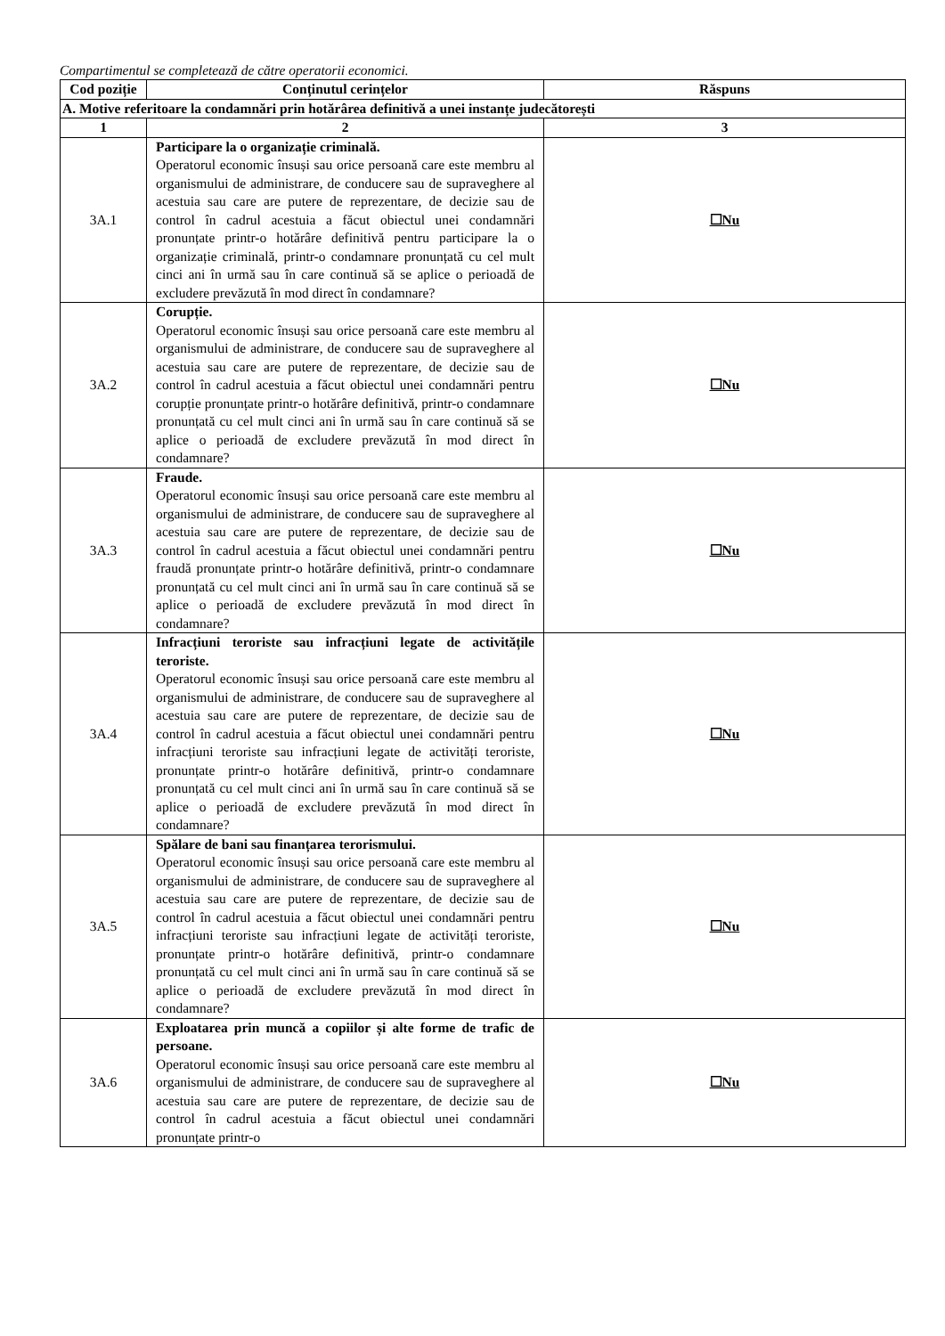Compartimentul se completează de către operatorii economici.
| Cod poziție | Conținutul cerințelor | Răspuns |
| --- | --- | --- |
| A. Motive referitoare la condamnări prin hotărârea definitivă a unei instanțe judecătorești | | |
| 1 | 2 | 3 |
| 3A.1 | Participare la o organizație criminală. Operatorul economic însuși sau orice persoană care este membru al organismului de administrare, de conducere sau de supraveghere al acestuia sau care are putere de reprezentare, de decizie sau de control în cadrul acestuia a făcut obiectul unei condamnări pronunțate printr-o hotărâre definitivă pentru participare la o organizație criminală, printr-o condamnare pronunțată cu cel mult cinci ani în urmă sau în care continuă să se aplice o perioadă de excludere prevăzută în mod direct în condamnare? | ☐Nu |
| 3A.2 | Corupție. Operatorul economic însuși sau orice persoană care este membru al organismului de administrare, de conducere sau de supraveghere al acestuia sau care are putere de reprezentare, de decizie sau de control în cadrul acestuia a făcut obiectul unei condamnări pentru corupție pronunțate printr-o hotărâre definitivă, printr-o condamnare pronunțată cu cel mult cinci ani în urmă sau în care continuă să se aplice o perioadă de excludere prevăzută în mod direct în condamnare? | ☐Nu |
| 3A.3 | Fraude. Operatorul economic însuși sau orice persoană care este membru al organismului de administrare, de conducere sau de supraveghere al acestuia sau care are putere de reprezentare, de decizie sau de control în cadrul acestuia a făcut obiectul unei condamnări pentru fraudă pronunțate printr-o hotărâre definitivă, printr-o condamnare pronunțată cu cel mult cinci ani în urmă sau în care continuă să se aplice o perioadă de excludere prevăzută în mod direct în condamnare? | ☐Nu |
| 3A.4 | Infracțiuni teroriste sau infracțiuni legate de activitățile teroriste. Operatorul economic însuși sau orice persoană care este membru al organismului de administrare, de conducere sau de supraveghere al acestuia sau care are putere de reprezentare, de decizie sau de control în cadrul acestuia a făcut obiectul unei condamnări pentru infracțiuni teroriste sau infracțiuni legate de activități teroriste, pronunțate printr-o hotărâre definitivă, printr-o condamnare pronunțată cu cel mult cinci ani în urmă sau în care continuă să se aplice o perioadă de excludere prevăzută în mod direct în condamnare? | ☐Nu |
| 3A.5 | Spălare de bani sau finanțarea terorismului. Operatorul economic însuși sau orice persoană care este membru al organismului de administrare, de conducere sau de supraveghere al acestuia sau care are putere de reprezentare, de decizie sau de control în cadrul acestuia a făcut obiectul unei condamnări pentru infracțiuni teroriste sau infracțiuni legate de activități teroriste, pronunțate printr-o hotărâre definitivă, printr-o condamnare pronunțată cu cel mult cinci ani în urmă sau în care continuă să se aplice o perioadă de excludere prevăzută în mod direct în condamnare? | ☐Nu |
| 3A.6 | Exploatarea prin muncă a copiilor și alte forme de trafic de persoane. Operatorul economic însuși sau orice persoană care este membru al organismului de administrare, de conducere sau de supraveghere al acestuia sau care are putere de reprezentare, de decizie sau de control în cadrul acestuia a făcut obiectul unei condamnări pronunțate printr-o | ☐Nu |